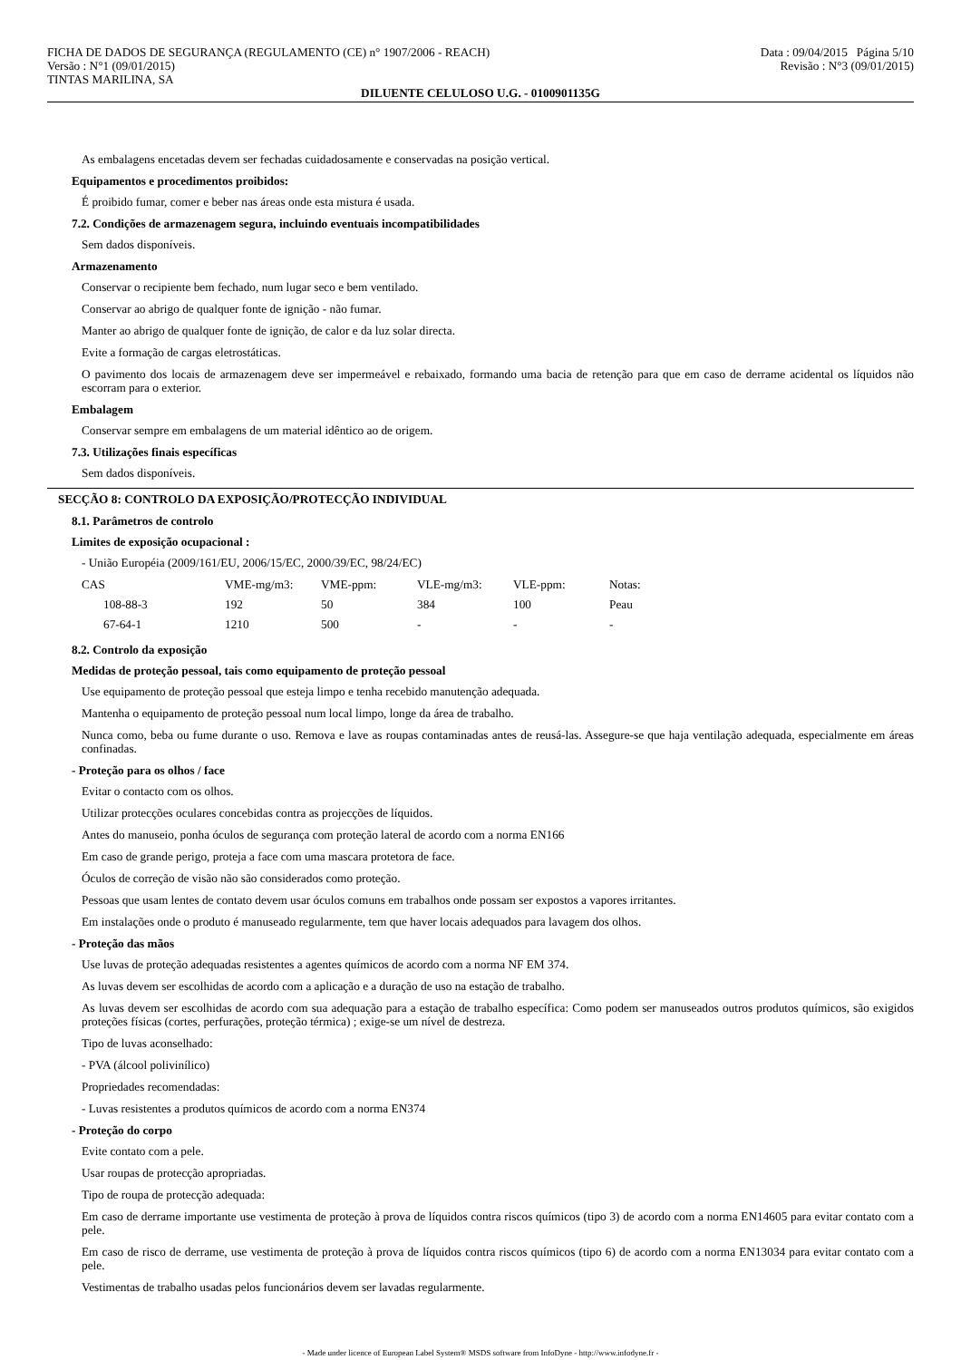FICHA DE DADOS DE SEGURANÇA (REGULAMENTO (CE) n° 1907/2006 - REACH)
Versão : N°1 (09/01/2015)
TINTAS MARILINA, SA
Data : 09/04/2015 Página 5/10
Revisão : N°3 (09/01/2015)
DILUENTE CELULOSO U.G. - 0100901135G
As embalagens encetadas devem ser fechadas cuidadosamente e conservadas na posição vertical.
Equipamentos e procedimentos proibidos:
É proibido fumar, comer e beber nas áreas onde esta mistura é usada.
7.2. Condições de armazenagem segura, incluindo eventuais incompatibilidades
Sem dados disponíveis.
Armazenamento
Conservar o recipiente bem fechado, num lugar seco e bem ventilado.
Conservar ao abrigo de qualquer fonte de ignição - não fumar.
Manter ao abrigo de qualquer fonte de ignição, de calor e da luz solar directa.
Evite a formação de cargas eletrostáticas.
O pavimento dos locais de armazenagem deve ser impermeável e rebaixado, formando uma bacia de retenção para que em caso de derrame acidental os líquidos não escorram para o exterior.
Embalagem
Conservar sempre em embalagens de um material idêntico ao de origem.
7.3. Utilizações finais específicas
Sem dados disponíveis.
SECÇÃO 8: CONTROLO DA EXPOSIÇÃO/PROTECÇÃO INDIVIDUAL
8.1. Parâmetros de controlo
Limites de exposição ocupacional :
- União Européia (2009/161/EU, 2006/15/EC, 2000/39/EC, 98/24/EC)
| CAS | VME-mg/m3: | VME-ppm: | VLE-mg/m3: | VLE-ppm: | Notas: |
| --- | --- | --- | --- | --- | --- |
| 108-88-3 | 192 | 50 | 384 | 100 | Peau |
| 67-64-1 | 1210 | 500 | - | - | - |
8.2. Controlo da exposição
Medidas de proteção pessoal, tais como equipamento de proteção pessoal
Use equipamento de proteção pessoal que esteja limpo e tenha recebido manutenção adequada.
Mantenha o equipamento de proteção pessoal num local limpo, longe da área de trabalho.
Nunca como, beba ou fume durante o uso. Remova e lave as roupas contaminadas antes de reusá-las. Assegure-se que haja ventilação adequada, especialmente em áreas confinadas.
- Proteção para os olhos / face
Evitar o contacto com os olhos.
Utilizar protecções oculares concebidas contra as projecções de líquidos.
Antes do manuseio, ponha óculos de segurança com proteção lateral de acordo com a norma EN166
Em caso de grande perigo, proteja a face com uma mascara protetora de face.
Óculos de correção de visão não são considerados como proteção.
Pessoas que usam lentes de contato devem usar óculos comuns em trabalhos onde possam ser expostos a vapores irritantes.
Em instalações onde o produto é manuseado regularmente, tem que haver locais adequados para lavagem dos olhos.
- Proteção das mãos
Use luvas de proteção adequadas resistentes a agentes químicos de acordo com a norma NF EM 374.
As luvas devem ser escolhidas de acordo com a aplicação e a duração de uso na estação de trabalho.
As luvas devem ser escolhidas de acordo com sua adequação para a estação de trabalho específica: Como podem ser manuseados outros produtos químicos, são exigidos proteções físicas (cortes, perfurações, proteção térmica) ; exige-se um nível de destreza.
Tipo de luvas aconselhado:
- PVA (álcool polivinílico)
Propriedades recomendadas:
- Luvas resistentes a produtos químicos de acordo com a norma EN374
- Proteção do corpo
Evite contato com a pele.
Usar roupas de protecção apropriadas.
Tipo de roupa de protecção adequada:
Em caso de derrame importante use vestimenta de proteção à prova de líquidos contra riscos químicos (tipo 3) de acordo com a norma EN14605 para evitar contato com a pele.
Em caso de risco de derrame, use vestimenta de proteção à prova de líquidos contra riscos químicos (tipo 6) de acordo com a norma EN13034 para evitar contato com a pele.
Vestimentas de trabalho usadas pelos funcionários devem ser lavadas regularmente.
- Made under licence of European Label System® MSDS software from InfoDyne - http://www.infodyne.fr -